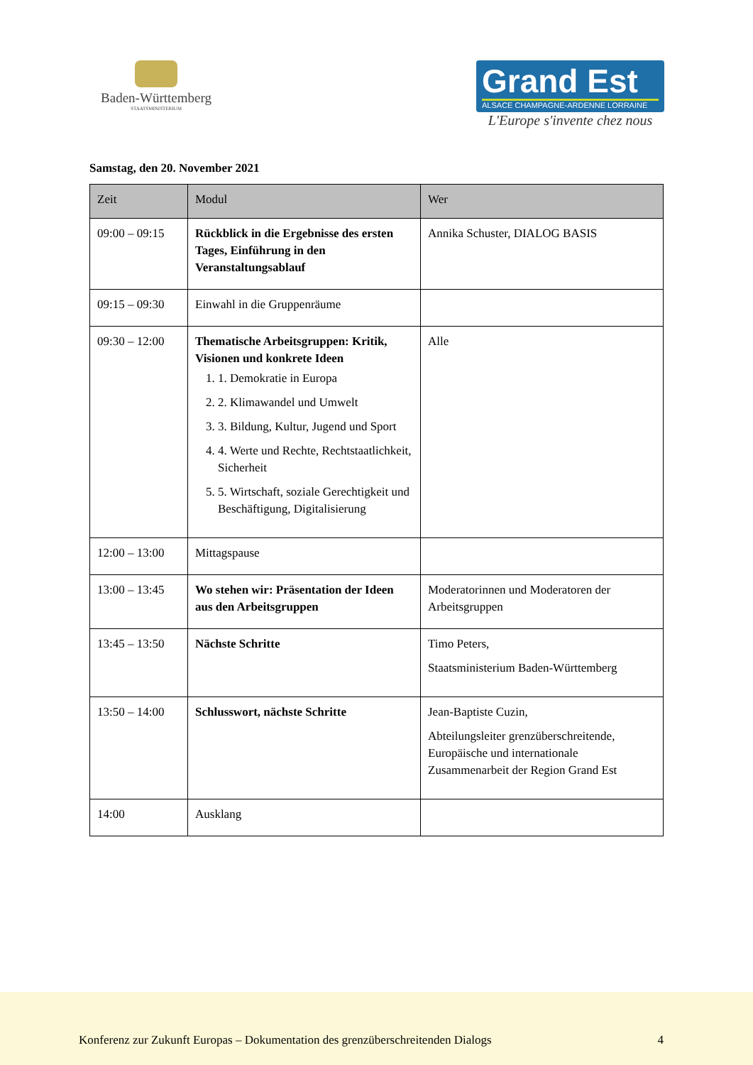Baden-Württemberg
STAATSMINISTERIUM
Grand Est
ALSACE CHAMPAGNE-ARDENNE LORRAINE
L'Europe s'invente chez nous
Samstag, den 20. November 2021
| Zeit | Modul | Wer |
| --- | --- | --- |
| 09:00 – 09:15 | Rückblick in die Ergebnisse des ersten Tages, Einführung in den Veranstaltungsablauf | Annika Schuster, DIALOG BASIS |
| 09:15 – 09:30 | Einwahl in die Gruppenräume | |
| 09:30 – 12:00 | Thematische Arbeitsgruppen: Kritik, Visionen und konkrete Ideen 1. 1. Demokratie in Europa 2. 2. Klimawandel und Umwelt 3. 3. Bildung, Kultur, Jugend und Sport 4. 4. Werte und Rechte, Rechtstaatlichkeit, Sicherheit 5. 5. Wirtschaft, soziale Gerechtigkeit und Beschäftigung, Digitalisierung | Alle |
| 12:00 – 13:00 | Mittagspause | |
| 13:00 – 13:45 | Wo stehen wir: Präsentation der Ideen aus den Arbeitsgruppen | Moderatorinnen und Moderatoren der Arbeitsgruppen |
| 13:45 – 13:50 | Nächste Schritte | Timo Peters, Staatsministerium Baden-Württemberg |
| 13:50 – 14:00 | Schlusswort, nächste Schritte | Jean-Baptiste Cuzin, Abteilungsleiter grenzüberschreitende, Europäische und internationale Zusammenarbeit der Region Grand Est |
| 14:00 | Ausklang | |
Konferenz zur Zukunft Europas – Dokumentation des grenzüberschreitenden Dialogs 4